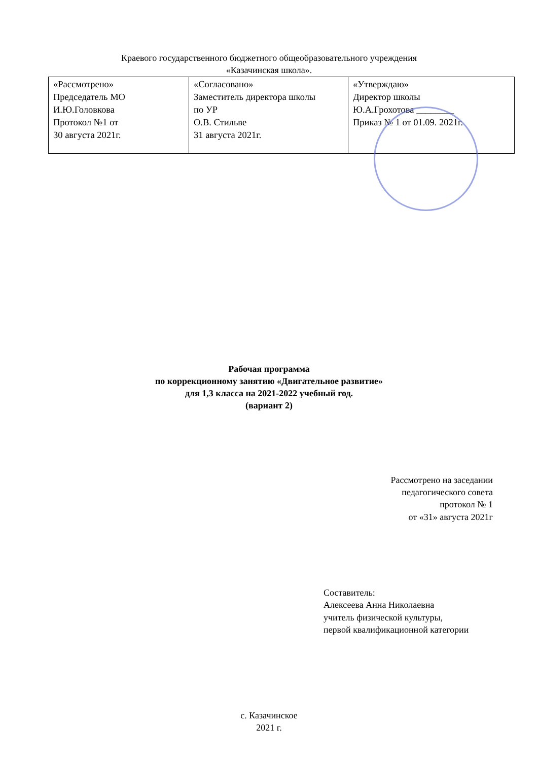Краевого государственного бюджетного общеобразовательного учреждения
«Казачинская школа».
| «Рассмотрено» Председатель МО И.Ю.Головкова Протокол №1 от 30 августа 2021г. | «Согласовано» Заместитель директора школы по УР О.В. Стильве 31 августа 2021г. | «Утверждаю» Директор школы Ю.А.Грохотова ________ Приказ № 1 от 01.09. 2021г. |
Рабочая программа
по коррекционному занятию «Двигательное развитие»
для 1,3 класса на 2021-2022 учебный год.
(вариант 2)
Рассмотрено на заседании
педагогического совета
протокол № 1
от «31» августа 2021г
Составитель:
Алексеева Анна Николаевна
учитель физической культуры,
первой квалификационной категории
с. Казачинское
2021 г.